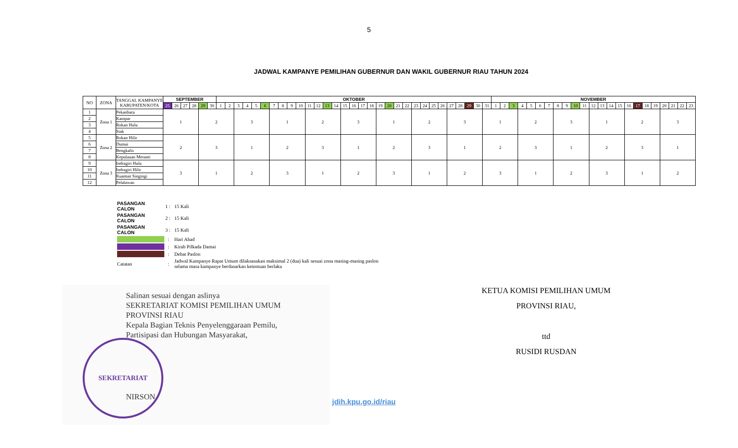5
JADWAL KAMPANYE PEMILIHAN GUBERNUR DAN WAKIL GUBERNUR RIAU TAHUN 2024
| NO | ZONA | TANGGAL KAMPANYE KABUPATEN/KOTA | SEPTEMBER | | | | | | OKTOBER | | | | | | | | | | | | | | | | | | | | | | | | | | | | | | | NOVEMBER | | | | | | | | | | | | | | | | | | | | | | |
| --- | --- | --- | --- | --- | --- | --- | --- | --- | --- | --- | --- | --- | --- | --- | --- | --- | --- | --- | --- | --- | --- | --- | --- | --- | --- | --- | --- | --- | --- | --- | --- | --- | --- | --- | --- | --- | --- | --- | --- | --- | --- | --- | --- | --- | --- | --- | --- | --- | --- | --- | --- | --- | --- | --- | --- | --- | --- | --- | --- | --- | --- | --- |
| | | | 25 | 26 | 27 | 28 | 29 | 30 | 1 | 2 | 3 | 4 | 5 | 6 | 7 | 8 | 9 | 10 | 11 | 12 | 13 | 14 | 15 | 16 | 17 | 18 | 19 | 20 | 21 | 22 | 23 | 24 | 25 | 26 | 27 | 28 | 29 | 30 | 31 | 1 | 2 | 3 | 4 | 5 | 6 | 7 | 8 | 9 | 10 | 11 | 12 | 13 | 14 | 15 | 16 | 17 | 18 | 19 | 20 | 21 | 22 | 23 |
| 1 | Zona 1 | Pekanbaru | 1 | | | | 2 | | | | 3 | | | | 1 | | | | 2 | | | | 3 | | | | 1 | | | | 2 | | | | 3 | | | | 1 | | | | 2 | | | | 3 | | | | 1 | | | | 2 | | | | 3 | | | |
| 2 | | Kampar | | | | | | | | | | | | | | | | | | | | | | | | | | | | | | | | | | | | | | | | | | | | | | | | | | | | | | | | | | | | |
| 3 | | Rokan Hulu | | | | | | | | | | | | | | | | | | | | | | | | | | | | | | | | | | | | | | | | | | | | | | | | | | | | | | | | | | | | |
| 4 | | Siak | | | | | | | | | | | | | | | | | | | | | | | | | | | | | | | | | | | | | | | | | | | | | | | | | | | | | | | | | | | | |
| 5 | Zona 2 | Rokan Hilir | 2 | | | | 3 | | | | 1 | | | | 2 | | | | 3 | | | | 1 | | | | 2 | | | | 3 | | | | 1 | | | | 2 | | | | 3 | | | | 1 | | | | 2 | | | | 3 | | | | 1 | | | |
| 6 | | Dumai | | | | | | | | | | | | | | | | | | | | | | | | | | | | | | | | | | | | | | | | | | | | | | | | | | | | | | | | | | | | |
| 7 | | Bengkalis | | | | | | | | | | | | | | | | | | | | | | | | | | | | | | | | | | | | | | | | | | | | | | | | | | | | | | | | | | | | |
| 8 | | Kepulauan Meranti | | | | | | | | | | | | | | | | | | | | | | | | | | | | | | | | | | | | | | | | | | | | | | | | | | | | | | | | | | | | |
| 9 | Zona 3 | Indragiri Hulu | 3 | | | | 1 | | | | 2 | | | | 3 | | | | 1 | | | | 2 | | | | 3 | | | | 1 | | | | 2 | | | | 3 | | | | 1 | | | | 2 | | | | 3 | | | | 1 | | | | 2 | | | |
| 10 | | Indragiri Hilir | | | | | | | | | | | | | | | | | | | | | | | | | | | | | | | | | | | | | | | | | | | | | | | | | | | | | | | | | | | | |
| 11 | | Kuantan Singingi | | | | | | | | | | | | | | | | | | | | | | | | | | | | | | | | | | | | | | | | | | | | | | | | | | | | | | | | | | | | |
| 12 | | Pelalawan | | | | | | | | | | | | | | | | | | | | | | | | | | | | | | | | | | | | | | | | | | | | | | | | | | | | | | | | | | | | |
| PASANGAN CALON | 1 : | 15 Kali |
| PASANGAN CALON | 2 : | 15 Kali |
| PASANGAN CALON | 3 : | 15 Kali |
| | : | Hari Ahad |
| | : | Kirab Pilkada Damai |
| | : | Debat Paslon |
| Catatan | : | Jadwal Kampanye Rapat Umum dilaksanakan maksimal 2 (dua) kali sesuai zona masing-masing paslon selama masa kampanye berdasarkan ketentuan berlaku |
Salinan sesuai dengan aslinya
SEKRETARIAT KOMISI PEMILIHAN UMUM
PROVINSI RIAU
Kepala Bagian Teknis Penyelenggaraan Pemilu,
Partisipasi dan Hubungan Masyarakat,
SEKRETARIAT
NIRSON
KETUA KOMISI PEMILIHAN UMUM
PROVINSI RIAU,
ttd
RUSIDI RUSDAN
jdih.kpu.go.id/riau